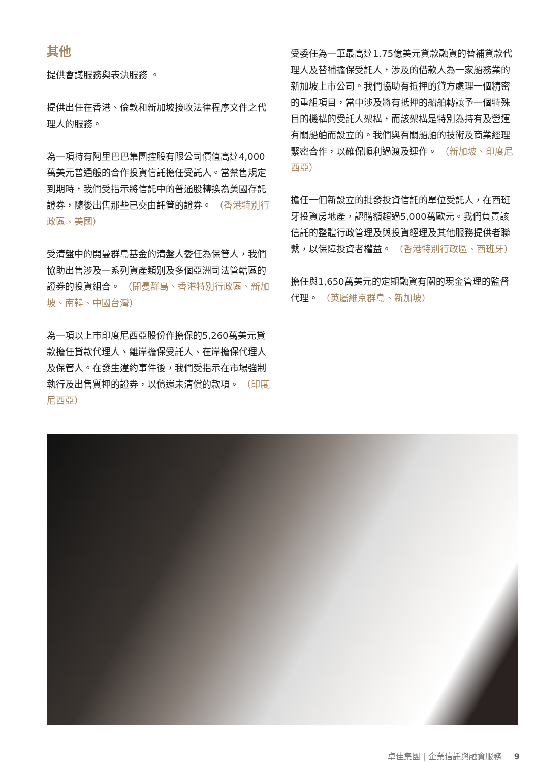其他
提供會議服務與表決服務 。
提供出任在香港、倫敦和新加坡接收法律程序文件之代理人的服務。
為一項持有阿里巴巴集團控股有限公司價值高達4,000萬美元普通般的合作投資信託擔任受託人。當禁售規定到期時，我們受指示將信託中的普通股轉換為美國存託證券，隨後出售那些已交由託管的證券。 （香港特別行政區、美國）
受清盤中的開曼群島基金的清盤人委任為保管人，我們協助出售涉及一系列資產類別及多個亞洲司法管轄區的證券的投資組合。 （開曼群島、香港特別行政區、新加坡、南韓、中國台灣）
為一項以上市印度尼西亞股份作擔保的5,260萬美元貸款擔任貸款代理人、離岸擔保受託人、在岸擔保代理人及保管人。在發生違約事件後，我們受指示在市場強制執行及出售質押的證券，以償還未清償的款項。 （印度尼西亞）
受委任為一筆最高達1.75億美元貸款融資的替補貸款代理人及替補擔保受託人，涉及的借款人為一家船務業的新加坡上市公司。我們協助有抵押的貸方處理一個精密的重組項目，當中涉及將有抵押的船舶轉讓予一個特殊目的機構的受託人架構，而該架構是特別為持有及營運有關船舶而設立的。我們與有關船舶的技術及商業經理緊密合作，以確保順利過渡及運作。 （新加坡、印度尼西亞）
擔任一個新設立的批發投資信託的單位受託人，在西班牙投資房地產，認購額超過5,000萬歐元。我們負責該信託的整體行政管理及與投資經理及其他服務提供者聯繫，以保障投資者權益。 （香港特別行政區、西班牙）
擔任與1,650萬美元的定期融資有關的現金管理的監督代理。 （英屬維京群島、新加坡）
卓佳集團 | 企業信託與融資服務 9